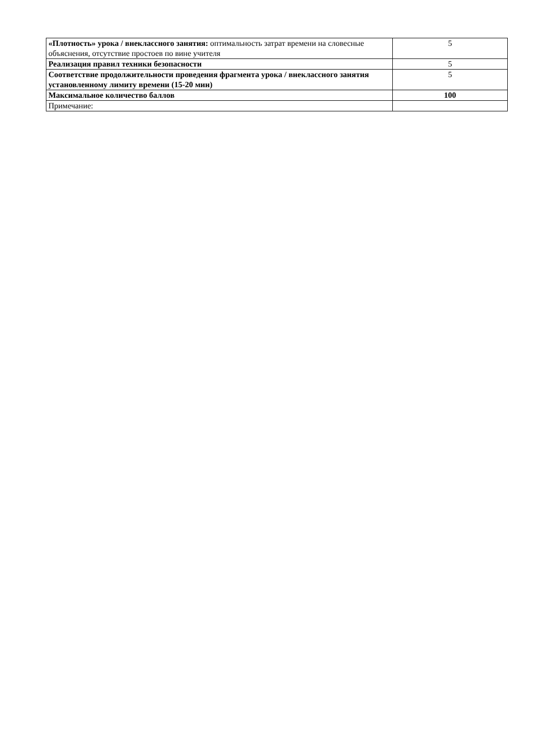| «Плотность» урока / внеклассного занятия: оптимальность затрат времени на словесные объяснения, отсутствие простоев по вине учителя | 5 |
| Реализация правил техники безопасности | 5 |
| Соответствие продолжительности проведения фрагмента урока / внеклассного занятия установленному лимиту времени (15-20 мин) | 5 |
| Максимальное количество баллов | 100 |
| Примечание: | |